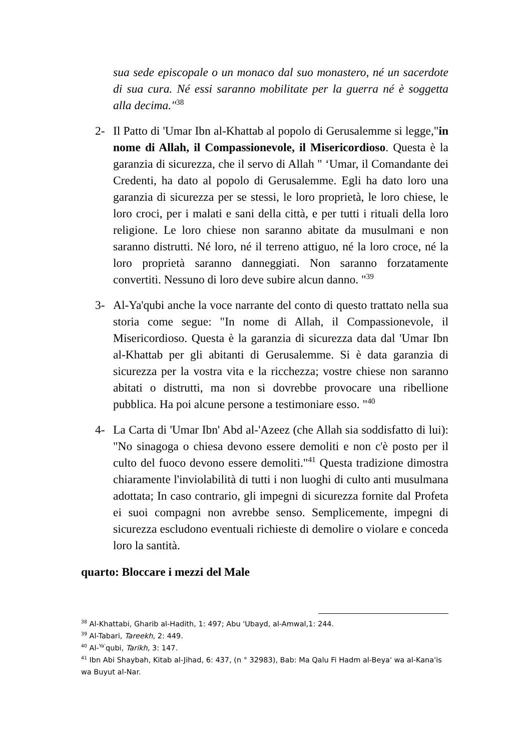sua sede episcopale o un monaco dal suo monastero, né un sacerdote di sua cura. Né essi saranno mobilitate per la guerra né è soggetta alla decima."<sup>38</sup>
2- Il Patto di 'Umar Ibn al-Khattab al popolo di Gerusalemme si legge,"in nome di Allah, il Compassionevole, il Misericordioso. Questa è la garanzia di sicurezza, che il servo di Allah " ‘Umar, il Comandante dei Credenti, ha dato al popolo di Gerusalemme. Egli ha dato loro una garanzia di sicurezza per se stessi, le loro proprietà, le loro chiese, le loro croci, per i malati e sani della città, e per tutti i rituali della loro religione. Le loro chiese non saranno abitate da musulmani e non saranno distrutti. Né loro, né il terreno attiguo, né la loro croce, né la loro proprietà saranno danneggiati. Non saranno forzatamente convertiti. Nessuno di loro deve subire alcun danno. "<sup>39</sup>
3- Al-Ya'qubi anche la voce narrante del conto di questo trattato nella sua storia come segue: "In nome di Allah, il Compassionevole, il Misericordioso. Questa è la garanzia di sicurezza data dal 'Umar Ibn al-Khattab per gli abitanti di Gerusalemme. Si è data garanzia di sicurezza per la vostra vita e la ricchezza; vostre chiese non saranno abitati o distrutti, ma non si dovrebbe provocare una ribellione pubblica. Ha poi alcune persone a testimoniare esso. "<sup>40</sup>
4- La Carta di 'Umar Ibn' Abd al-'Azeez (che Allah sia soddisfatto di lui): "No sinagoga o chiesa devono essere demoliti e non c'è posto per il culto del fuoco devono essere demoliti."<sup>41</sup> Questa tradizione dimostra chiaramente l'inviolabilità di tutti i non luoghi di culto anti musulmana adottata; In caso contrario, gli impegni di sicurezza fornite dal Profeta ei suoi compagni non avrebbe senso. Semplicemente, impegni di sicurezza escludono eventuali richieste di demolire o violare e conceda loro la santità.
quarto: Bloccare i mezzi del Male
<sup>38</sup> Al-Khattabi, Gharib al-Hadith, 1: 497; Abu 'Ubayd, al-Amwal,1: 244.
<sup>39</sup> Al-Tabari, Tareekh, 2: 449.
<sup>40</sup> Al-<sup>Ya’</sup>qubi, Tarikh, 3: 147.
<sup>41</sup> Ibn Abi Shaybah, Kitab al-Jihad, 6: 437, (n ° 32983), Bab: Ma Qalu Fi Hadm al-Beya' wa al-Kana'is wa Buyut al-Nar.